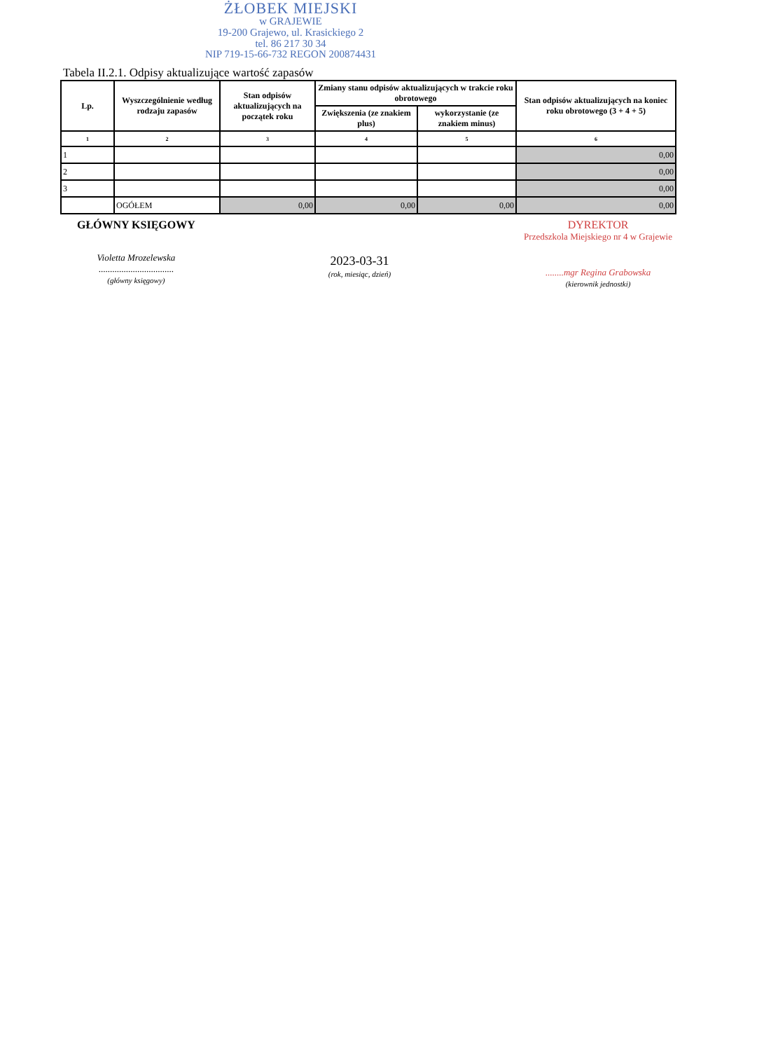ŻŁOBEK MIEJSKI
w GRAJEWIE
19-200 Grajewo, ul. Krasickiego 2
tel. 86 217 30 34
NIP 719-15-66-732 REGON 200874431
Tabela II.2.1. Odpisy aktualizujące wartość zapasów
| Lp. | Wyszczególnienie według rodzaju zapasów | Stan odpisów aktualizujących na początek roku | Zmiany stanu odpisów aktualizujących w trakcie roku obrotowego | | Stan odpisów aktualizujących na koniec roku obrotowego (3 + 4 + 5) |
| --- | --- | --- | --- | --- | --- |
| | | | Zwiększenia (ze znakiem plus) | wykorzystanie (ze znakiem minus) | |
| 1 | 2 | 3 | 4 | 5 | 6 |
| 1 | | | | | 0,00 |
| 2 | | | | | 0,00 |
| 3 | | | | | 0,00 |
| | OGÓŁEM | 0,00 | 0,00 | 0,00 | 0,00 |
GŁÓWNY KSIĘGOWY
Violetta Mrozelewska
.................................
(główny księgowy)
2023-03-31
(rok, miesiąc, dzień)
DYREKTOR
Przedszkola Miejskiego nr 4 w Grajewie
........mgr Regina Grabowska
(kierownik jednostki)